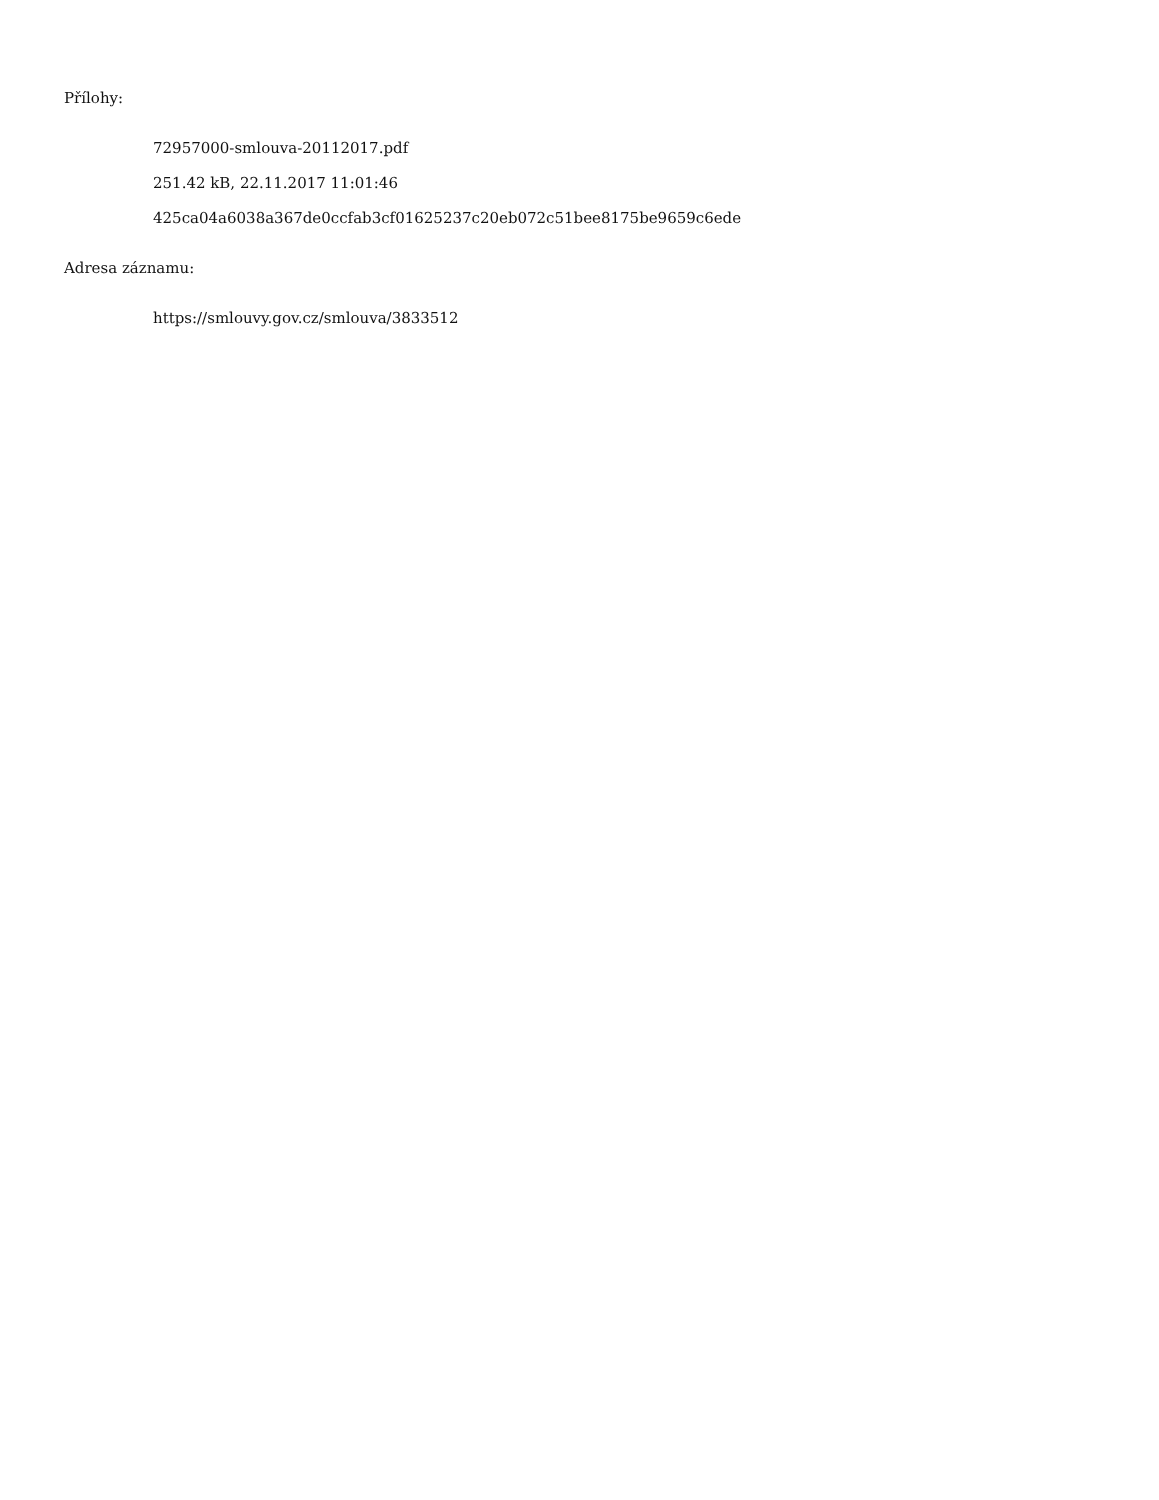Přílohy:
72957000-smlouva-20112017.pdf
251.42 kB, 22.11.2017 11:01:46
425ca04a6038a367de0ccfab3cf01625237c20eb072c51bee8175be9659c6ede
Adresa záznamu:
https://smlouvy.gov.cz/smlouva/3833512